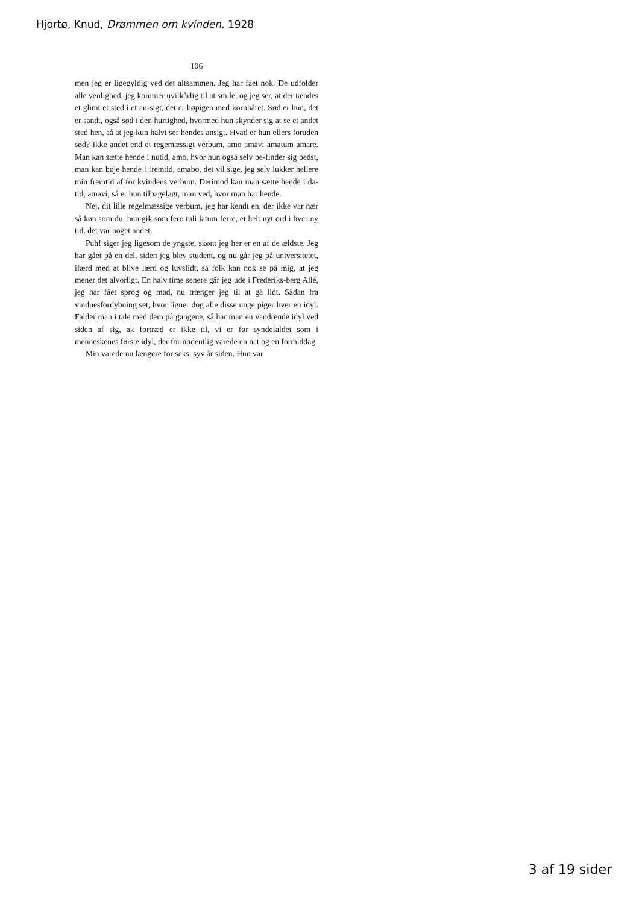Hjortø, Knud, Drømmen om kvinden, 1928
106
men jeg er ligegyldig ved det altsammen. Jeg har fået nok. De udfolder alle venlighed, jeg kommer uvilkårlig til at smile, og jeg ser, at der tændes et glimt et sted i et an-sigt, det er høpigen med kornhåret. Sød er hun, det er sandt, også sød i den hurtighed, hvormed hun skynder sig at se et andet sted hen, så at jeg kun halvt ser hendes ansigt. Hvad er hun ellers foruden sød? Ikke andet end et regemæssigt verbum, amo amavi amatum amare. Man kan sætte hende i nutid, amo, hvor hun også selv be-finder sig bedst, man kan bøje hende i fremtid, amabo, det vil sige, jeg selv lukker hellere min fremtid af for kvindens verbum. Derimod kan man sætte hende i da-tid, amavi, så er hun tilbagelagt, man ved, hvor man har hende.
Nej, dit lille regelmæssige verbum, jeg har kendt en, der ikke var nær så køn som du, hun gik som fero tuli latum ferre, et helt nyt ord i hver ny tid, det var noget andet.
Puh! siger jeg ligesom de yngste, skønt jeg her er en af de ældste. Jeg har gået på en del, siden jeg blev student, og nu går jeg på universitetet, ifærd med at blive lærd og luvslidt, så folk kan nok se på mig, at jeg mener det alvorligt. En halv time senere går jeg ude i Frederiks-berg Allé, jeg har fået sprog og mad, nu trænger jeg til at gå lidt. Sådan fra vinduesfordybning set, hvor ligner dog alle disse unge piger hver en idyl. Falder man i tale med dem på gangene, så har man en vandrende idyl ved siden af sig, ak fortræd er ikke til, vi er før syndefaldet som i menneskenes første idyl, der formodentlig varede en nat og en formiddag.
Min varede nu længere for seks, syv år siden. Hun var
3 af 19 sider